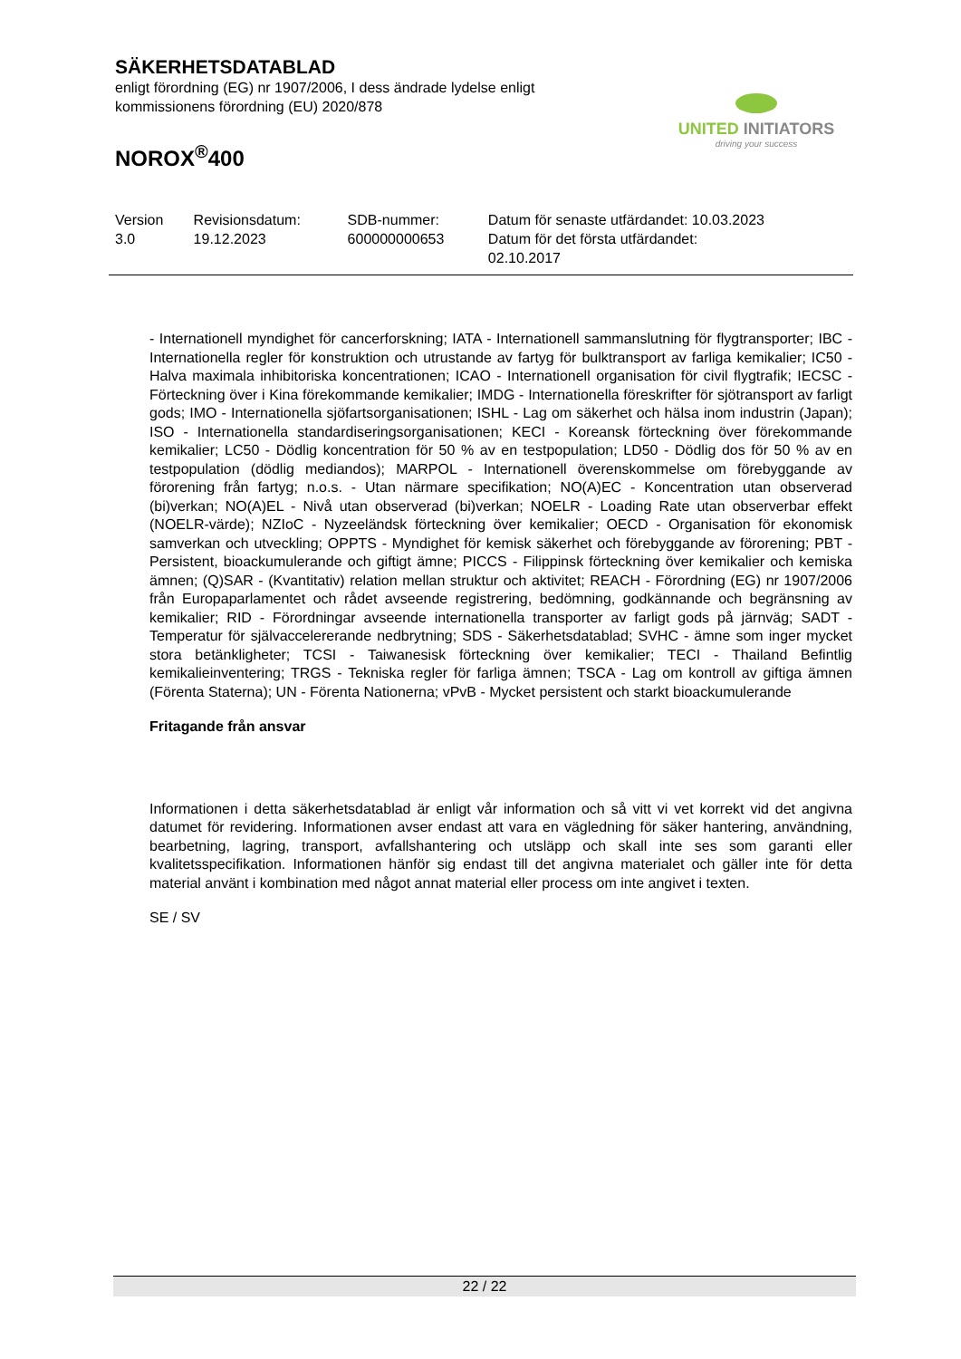SÄKERHETSDATABLAD
enligt förordning (EG) nr 1907/2006, I dess ändrade lydelse enligt
kommissionens förordning (EU) 2020/878
NOROX<sup>®</sup>400
UNITED INITIATORS
driving your success
| Version 3.0 | Revisionsdatum: 19.12.2023 | SDB-nummer: 600000000653 | Datum för senaste utfärdandet: 10.03.2023 Datum för det första utfärdandet: 02.10.2017 |
- Internationell myndighet för cancerforskning; IATA - Internationell sammanslutning för flygtransporter; IBC - Internationella regler för konstruktion och utrustande av fartyg för bulktransport av farliga kemikalier; IC50 - Halva maximala inhibitoriska koncentrationen; ICAO - Internationell organisation för civil flygtrafik; IECSC - Förteckning över i Kina förekommande kemikalier; IMDG - Internationella föreskrifter för sjötransport av farligt gods; IMO - Internationella sjöfartsorganisationen; ISHL - Lag om säkerhet och hälsa inom industrin (Japan); ISO - Internationella standardiseringsorganisationen; KECI - Koreansk förteckning över förekommande kemikalier; LC50 - Dödlig koncentration för 50 % av en testpopulation; LD50 - Dödlig dos för 50 % av en testpopulation (dödlig mediandos); MARPOL - Internationell överenskommelse om förebyggande av förorening från fartyg; n.o.s. - Utan närmare specifikation; NO(A)EC - Koncentration utan observerad (bi)verkan; NO(A)EL - Nivå utan observerad (bi)verkan; NOELR - Loading Rate utan observerbar effekt (NOELR-värde); NZIoC - Nyzeeländsk förteckning över kemikalier; OECD - Organisation för ekonomisk samverkan och utveckling; OPPTS - Myndighet för kemisk säkerhet och förebyggande av förorening; PBT - Persistent, bioackumulerande och giftigt ämne; PICCS - Filippinsk förteckning över kemikalier och kemiska ämnen; (Q)SAR - (Kvantitativ) relation mellan struktur och aktivitet; REACH - Förordning (EG) nr 1907/2006 från Europaparlamentet och rådet avseende registrering, bedömning, godkännande och begränsning av kemikalier; RID - Förordningar avseende internationella transporter av farligt gods på järnväg; SADT - Temperatur för självaccelererande nedbrytning; SDS - Säkerhetsdatablad; SVHC - ämne som inger mycket stora betänkligheter; TCSI - Taiwanesisk förteckning över kemikalier; TECI - Thailand Befintlig kemikalieinventering; TRGS - Tekniska regler för farliga ämnen; TSCA - Lag om kontroll av giftiga ämnen (Förenta Staterna); UN - Förenta Nationerna; vPvB - Mycket persistent och starkt bioackumulerande
Fritagande från ansvar
Informationen i detta säkerhetsdatablad är enligt vår information och så vitt vi vet korrekt vid det angivna datumet för revidering. Informationen avser endast att vara en vägledning för säker hantering, användning, bearbetning, lagring, transport, avfallshantering och utsläpp och skall inte ses som garanti eller kvalitetsspecifikation. Informationen hänför sig endast till det angivna materialet och gäller inte för detta material använt i kombination med något annat material eller process om inte angivet i texten.
SE / SV
22 / 22